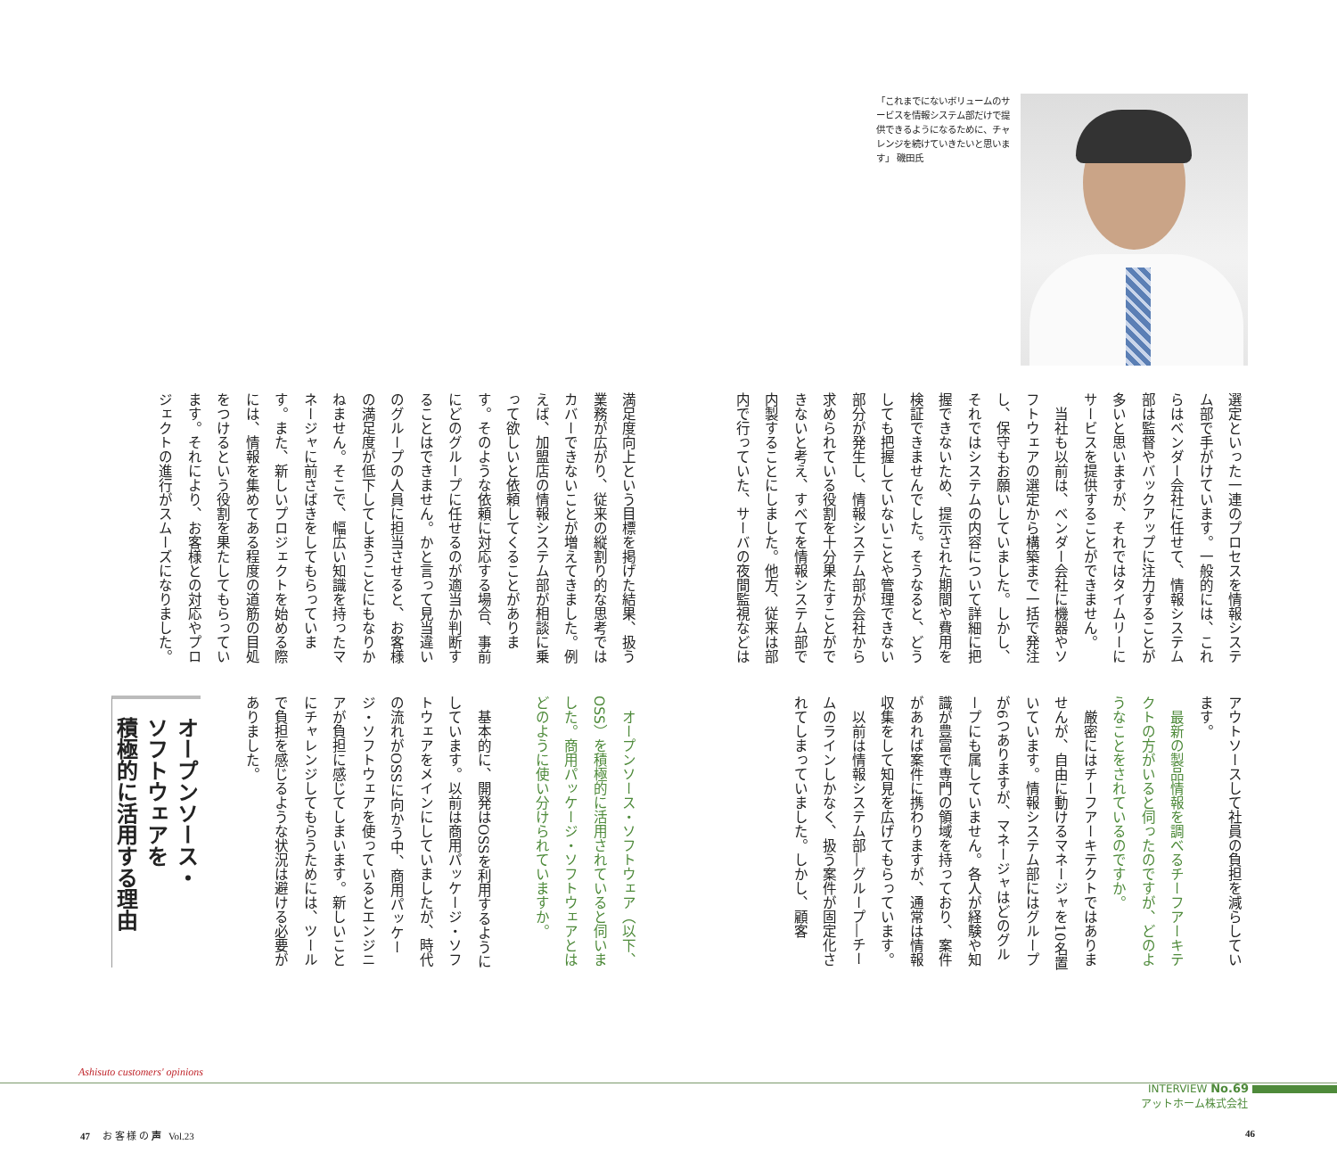「これまでにないボリュームのサービスを情報システム部だけで提供できるようになるために、チャレンジを続けていきたいと思います」 磯田氏
選定といった一連のプロセスを情報システム部で手がけています。一般的には、これらはベンダー会社に任せて、情報システム部は監督やバックアップに注力することが多いと思いますが、それではタイムリーにサービスを提供することができません。
　当社も以前は、ベンダー会社に機器やソフトウェアの選定から構築まで一括で発注し、保守もお願いしていました。しかし、それではシステムの内容について詳細に把握できないため、提示された期間や費用を検証できませんでした。そうなると、どうしても把握していないことや管理できない部分が発生し、情報システム部が会社から求められている役割を十分果たすことができないと考え、すべてを情報システム部で内製することにしました。他方、従来は部内で行っていた、サーバの夜間監視などは
アウトソースして社員の負担を減らしています。
　最新の製品情報を調べるチーフアーキテクトの方がいると伺ったのですが、どのようなことをされているのですか。
　厳密にはチーフアーキテクトではありませんが、自由に動けるマネージャを10名置いています。情報システム部にはグループが6つありますが、マネージャはどのグループにも属していません。各人が経験や知識が豊富で専門の領域を持っており、案件があれば案件に携わりますが、通常は情報収集をして知見を広げてもらっています。
　以前は情報システム部―グループ―チームのラインしかなく、扱う案件が固定化されてしまっていました。しかし、顧客
満足度向上という目標を掲げた結果、扱う業務が広がり、従来の縦割り的な思考ではカバーできないことが増えてきました。例えば、加盟店の情報システム部が相談に乗って欲しいと依頼してくることがあります。そのような依頼に対応する場合、事前にどのグループに任せるのが適当か判断することはできません。かと言って見当違いのグループの人員に担当させると、お客様の満足度が低下してしまうことにもなりかねません。そこで、幅広い知識を持ったマネージャに前さばきをしてもらっています。また、新しいプロジェクトを始める際には、情報を集めてある程度の道筋の目処をつけるという役割を果たしてもらっています。それにより、お客様との対応やプロジェクトの進行がスムーズになりました。
オープンソース・
ソフトウェアを
積極的に活用する理由
　オープンソース・ソフトウェア（以下、OSS）を積極的に活用されていると伺いました。商用パッケージ・ソフトウェアとはどのように使い分けられていますか。
　基本的に、開発はOSSを利用するようにしています。以前は商用パッケージ・ソフトウェアをメインにしていましたが、時代の流れがOSSに向かう中、商用パッケージ・ソフトウェアを使っているとエンジニアが負担に感じてしまいます。新しいことにチャレンジしてもらうためには、ツールで負担を感じるような状況は避ける必要がありました。
Ashisuto customers' opinions
INTERVIEW No.69
アットホーム株式会社
47 お 客 様 の 声 Vol.23 46